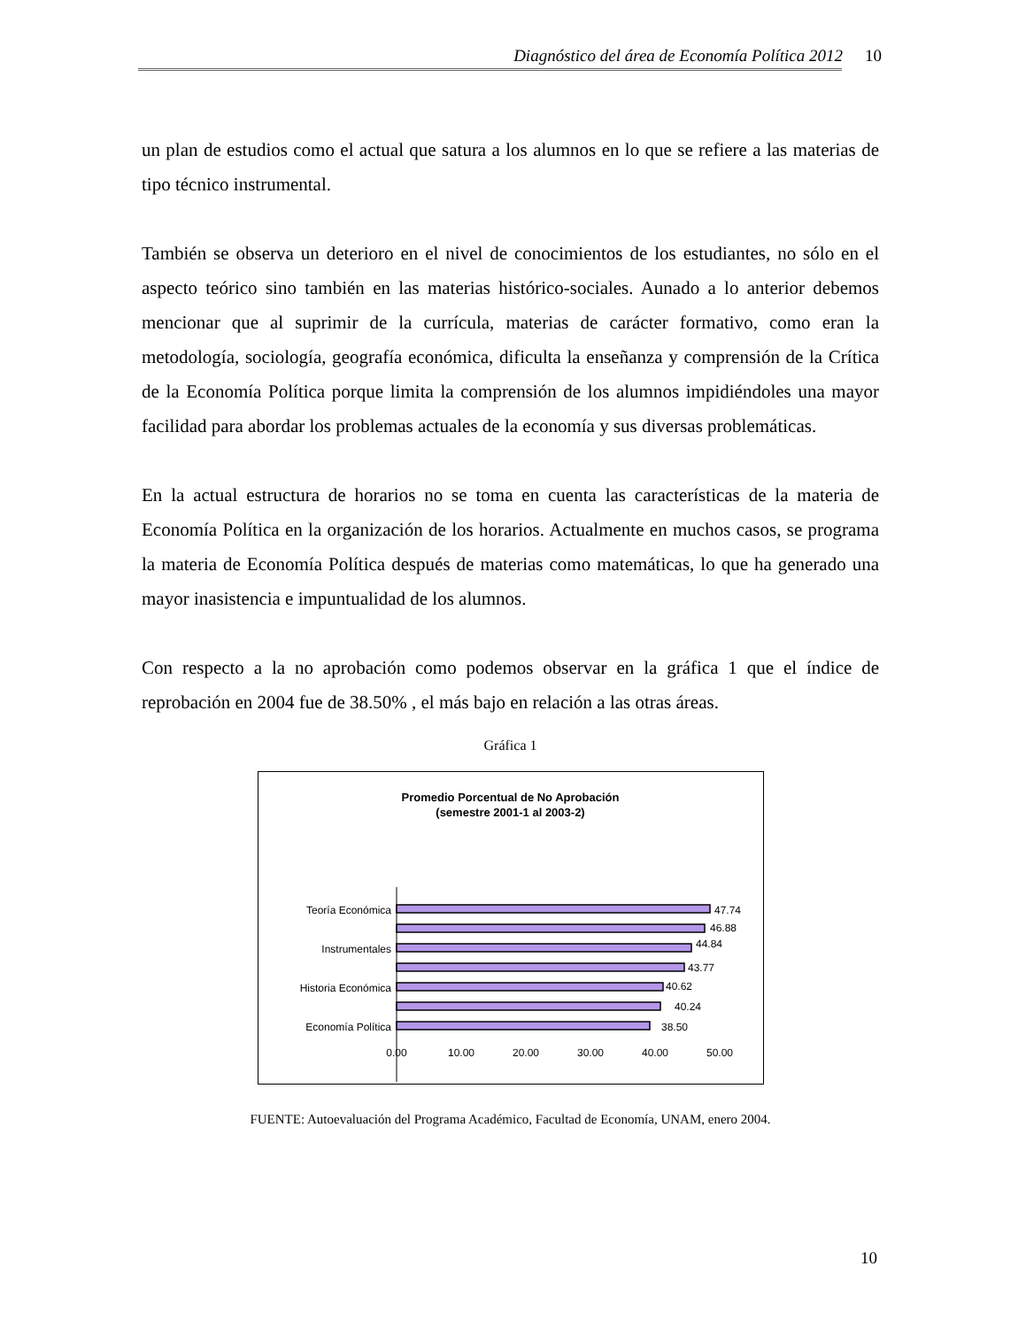Diagnóstico del área de Economía Política 2012 10
un plan de estudios como el actual que satura a los alumnos en lo que se refiere a las materias de tipo técnico instrumental.
También se observa un deterioro en el nivel de conocimientos de los estudiantes, no sólo en el aspecto teórico sino también en las materias histórico-sociales. Aunado a lo anterior debemos mencionar que al suprimir de la currícula, materias de carácter formativo, como eran la metodología, sociología, geografía económica, dificulta la enseñanza y comprensión de la Crítica de la Economía Política porque limita la comprensión de los alumnos impidiéndoles una mayor facilidad para abordar los problemas actuales de la economía y sus diversas problemáticas.
En la actual estructura de horarios no se toma en cuenta las características de la materia de Economía Política en la organización de los horarios. Actualmente en muchos casos, se programa la materia de Economía Política después de materias como matemáticas, lo que ha generado una mayor inasistencia e impuntualidad de los alumnos.
Con respecto a la no aprobación como podemos observar en la gráfica 1 que el índice de reprobación en 2004 fue de 38.50% , el más bajo en relación a las otras áreas.
Gráfica 1
Promedio Porcentual de No Aprobación
(semestre 2001-1 al 2003-2)
Teoría Económica
Instrumentales
Historia Económica
Economía Política
47.74
46.88
44.84
43.77
40.62
40.24
38.50
0.00
10.00
20.00
30.00
40.00
50.00
FUENTE: Autoevaluación del Programa Académico, Facultad de Economía, UNAM, enero 2004.
10